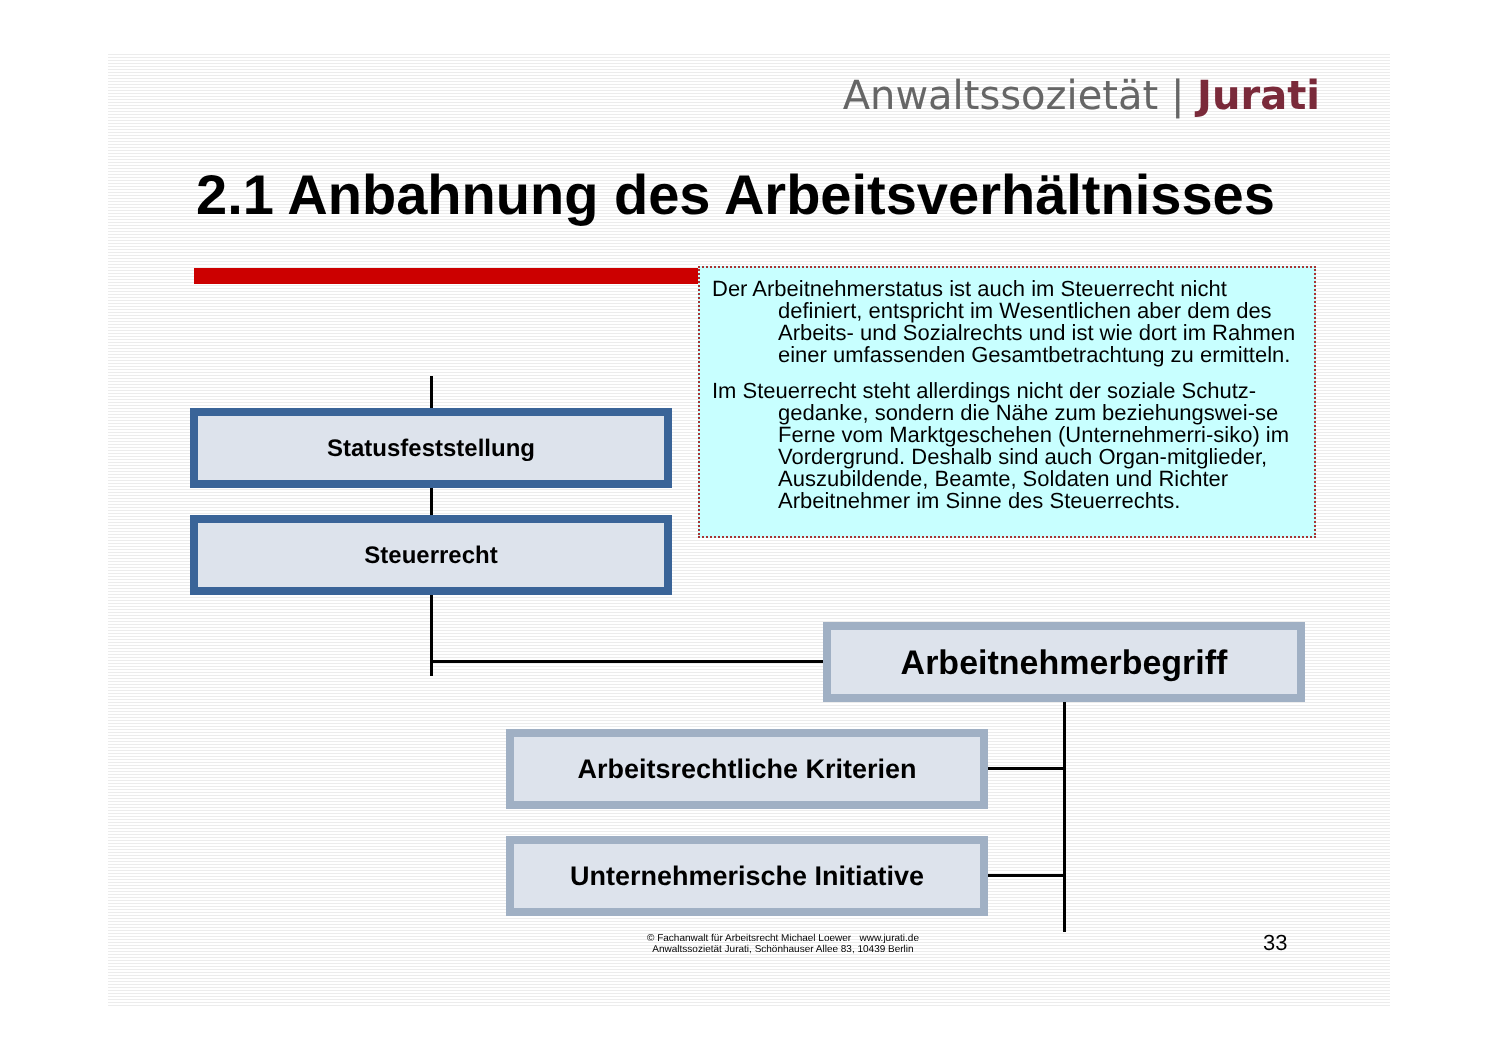Anwaltssozietät | Jurati
2.1 Anbahnung des Arbeitsverhältnisses
Der Arbeitnehmerstatus ist auch im Steuerrecht nicht definiert, entspricht im Wesentlichen aber dem des Arbeits- und Sozialrechts und ist wie dort im Rahmen einer umfassenden Gesamtbetrachtung zu ermitteln.
Im Steuerrecht steht allerdings nicht der soziale Schutz-gedanke, sondern die Nähe zum beziehungswei-se Ferne vom Marktgeschehen (Unternehmerri-siko) im Vordergrund. Deshalb sind auch Organ-mitglieder, Auszubildende, Beamte, Soldaten und Richter Arbeitnehmer im Sinne des Steuerrechts.
Statusfeststellung
Steuerrecht
Arbeitnehmerbegriff
Arbeitsrechtliche Kriterien
Unternehmerische Initiative
© Fachanwalt für Arbeitsrecht Michael Loewer www.jurati.de
Anwaltssozietät Jurati, Schönhauser Allee 83, 10439 Berlin
33